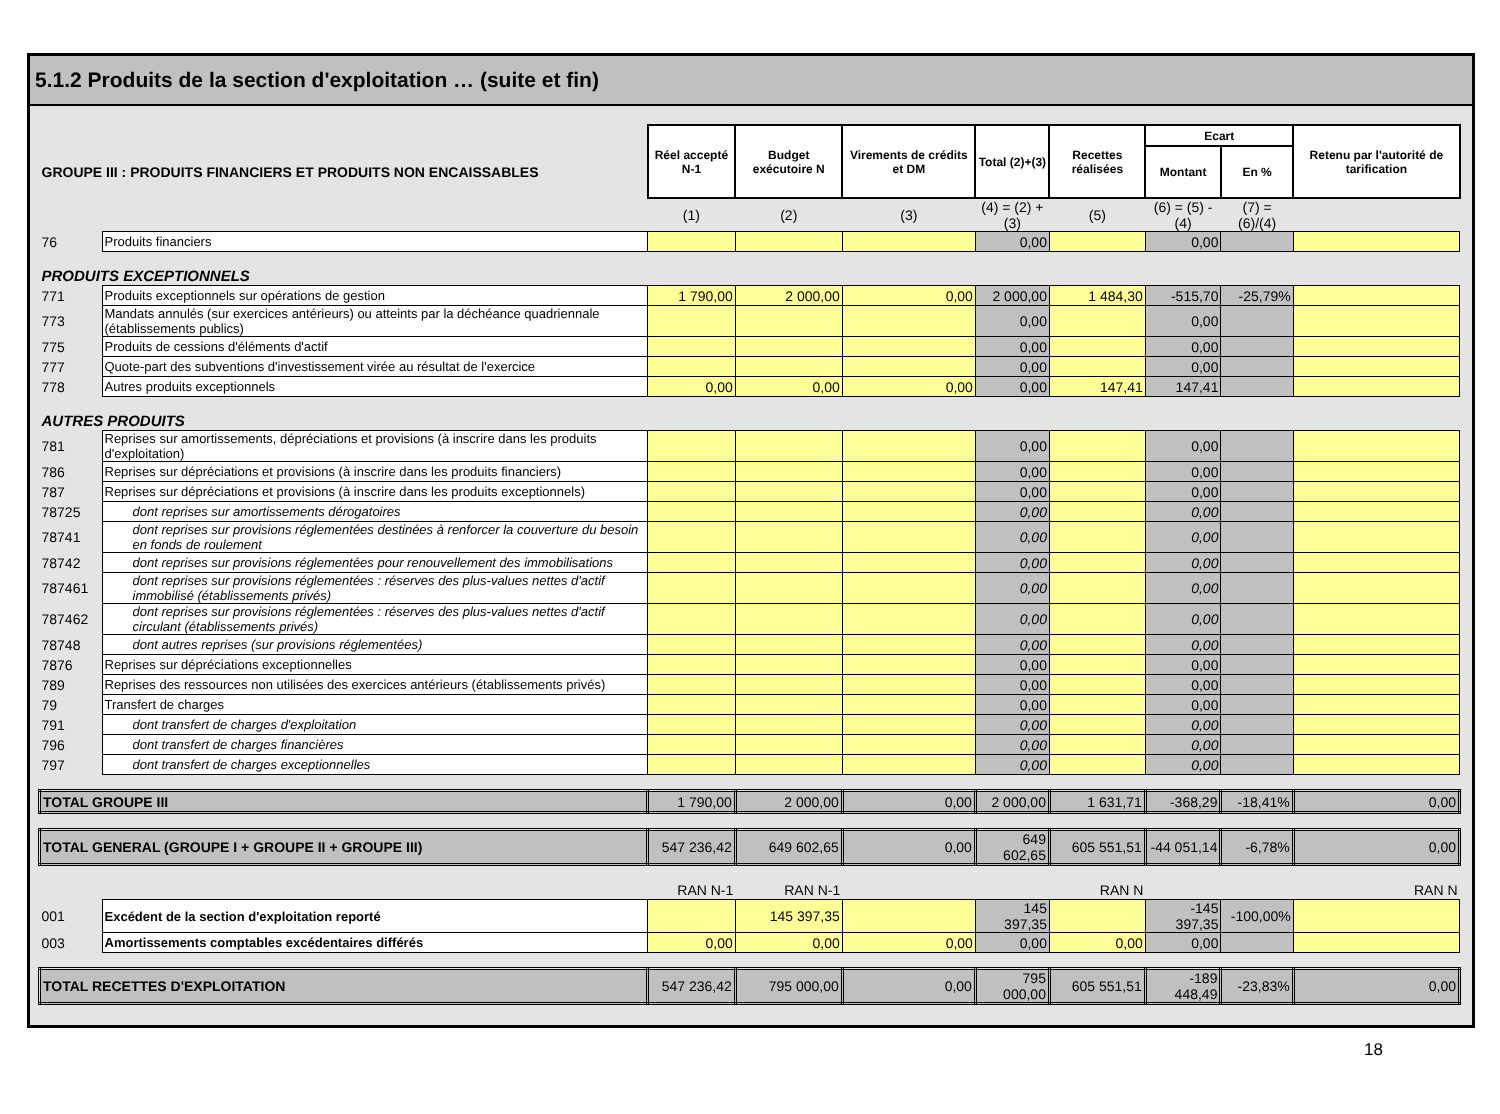5.1.2 Produits de la section d'exploitation … (suite et fin)
| GROUPE III : PRODUITS FINANCIERS ET PRODUITS NON ENCAISSABLES | | Réel accepté N-1 | Budget exécutoire N | Virements de crédits et DM | Total (2)+(3) | Recettes réalisées | Ecart | | Retenu par l'autorité de tarification |
| | | | | | | | Montant | En % | |
| | | (1) | (2) | (3) | (4) = (2) +(3) | (5) | (6) = (5) - (4) | (7) = (6)/(4) | |
| 76 | Produits financiers | | | | 0,00 | | 0,00 | | |
| PRODUITS EXCEPTIONNELS | | | | | | | | | |
| 771 | Produits exceptionnels sur opérations de gestion | 1 790,00 | 2 000,00 | 0,00 | 2 000,00 | 1 484,30 | -515,70 | -25,79% | |
| 773 | Mandats annulés (sur exercices antérieurs) ou atteints par la déchéance quadriennale (établissements publics) | | | | 0,00 | | 0,00 | | |
| 775 | Produits de cessions d'éléments d'actif | | | | 0,00 | | 0,00 | | |
| 777 | Quote-part des subventions d'investissement virée au résultat de l'exercice | | | | 0,00 | | 0,00 | | |
| 778 | Autres produits exceptionnels | 0,00 | 0,00 | 0,00 | 0,00 | 147,41 | 147,41 | | |
| AUTRES PRODUITS | | | | | | | | | |
| 781 | Reprises sur amortissements, dépréciations et provisions (à inscrire dans les produits d'exploitation) | | | | 0,00 | | 0,00 | | |
| 786 | Reprises sur dépréciations et provisions (à inscrire dans les produits financiers) | | | | 0,00 | | 0,00 | | |
| 787 | Reprises sur dépréciations et provisions (à inscrire dans les produits exceptionnels) | | | | 0,00 | | 0,00 | | |
| 78725 | dont reprises sur amortissements dérogatoires | | | | 0,00 | | 0,00 | | |
| 78741 | dont reprises sur provisions réglementées destinées à renforcer la couverture du besoin en fonds de roulement | | | | 0,00 | | 0,00 | | |
| 78742 | dont reprises sur provisions réglementées pour renouvellement des immobilisations | | | | 0,00 | | 0,00 | | |
| 787461 | dont reprises sur provisions réglementées : réserves des plus-values nettes d'actif immobilisé (établissements privés) | | | | 0,00 | | 0,00 | | |
| 787462 | dont reprises sur provisions réglementées : réserves des plus-values nettes d'actif circulant (établissements privés) | | | | 0,00 | | 0,00 | | |
| 78748 | dont autres reprises (sur provisions réglementées) | | | | 0,00 | | 0,00 | | |
| 7876 | Reprises sur dépréciations exceptionnelles | | | | 0,00 | | 0,00 | | |
| 789 | Reprises des ressources non utilisées des exercices antérieurs (établissements privés) | | | | 0,00 | | 0,00 | | |
| 79 | Transfert de charges | | | | 0,00 | | 0,00 | | |
| 791 | dont transfert de charges d'exploitation | | | | 0,00 | | 0,00 | | |
| 796 | dont transfert de charges financières | | | | 0,00 | | 0,00 | | |
| 797 | dont transfert de charges exceptionnelles | | | | 0,00 | | 0,00 | | |
| TOTAL GROUPE III | | 1 790,00 | 2 000,00 | 0,00 | 2 000,00 | 1 631,71 | -368,29 | -18,41% | 0,00 |
| TOTAL GENERAL (GROUPE I + GROUPE II + GROUPE III) | | 547 236,42 | 649 602,65 | 0,00 | 649 602,65 | 605 551,51 | -44 051,14 | -6,78% | 0,00 |
| | | RAN N-1 | RAN N-1 | | | RAN N | | | RAN N |
| 001 | Excédent de la section d'exploitation reporté | | 145 397,35 | | 145 397,35 | | -145 397,35 | -100,00% | |
| 003 | Amortissements comptables excédentaires différés | 0,00 | 0,00 | 0,00 | 0,00 | 0,00 | 0,00 | | |
| TOTAL RECETTES D'EXPLOITATION | | 547 236,42 | 795 000,00 | 0,00 | 795 000,00 | 605 551,51 | -189 448,49 | -23,83% | 0,00 |
18